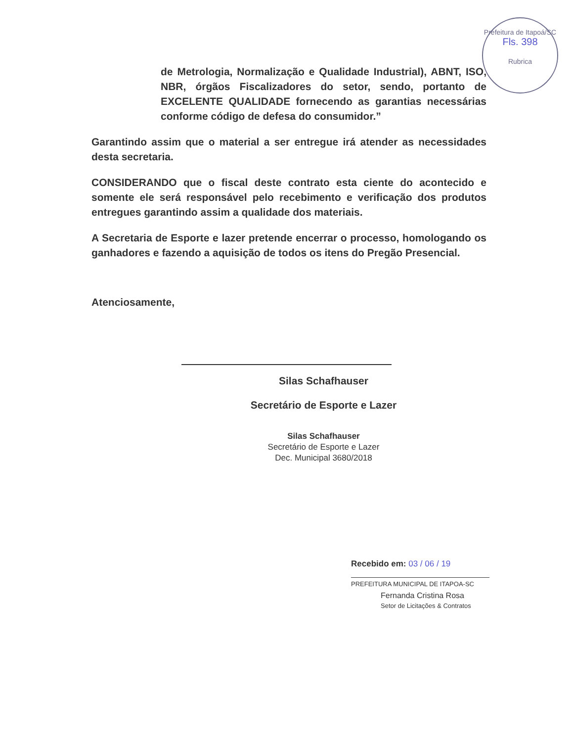Prefeitura de Itapoá/SC
Fls. 398
Rubrica
de Metrologia, Normalização e Qualidade Industrial), ABNT, ISO, NBR, órgãos Fiscalizadores do setor, sendo, portanto de EXCELENTE QUALIDADE fornecendo as garantias necessárias conforme código de defesa do consumidor.”
Garantindo assim que o material a ser entregue irá atender as necessidades desta secretaria.
CONSIDERANDO que o fiscal deste contrato esta ciente do acontecido e somente ele será responsável pelo recebimento e verificação dos produtos entregues garantindo assim a qualidade dos materiais.
A Secretaria de Esporte e lazer pretende encerrar o processo, homologando os ganhadores e fazendo a aquisição de todos os itens do Pregão Presencial.
Atenciosamente,
Silas Schafhauser
Secretário de Esporte e Lazer
Silas Schafhauser
Secretário de Esporte e Lazer
Dec. Municipal 3680/2018
Recebido em: 03 / 06 / 19
PREFEITURA MUNICIPAL DE ITAPOA-SC
Fernanda Cristina Rosa
Setor de Licitações & Contratos